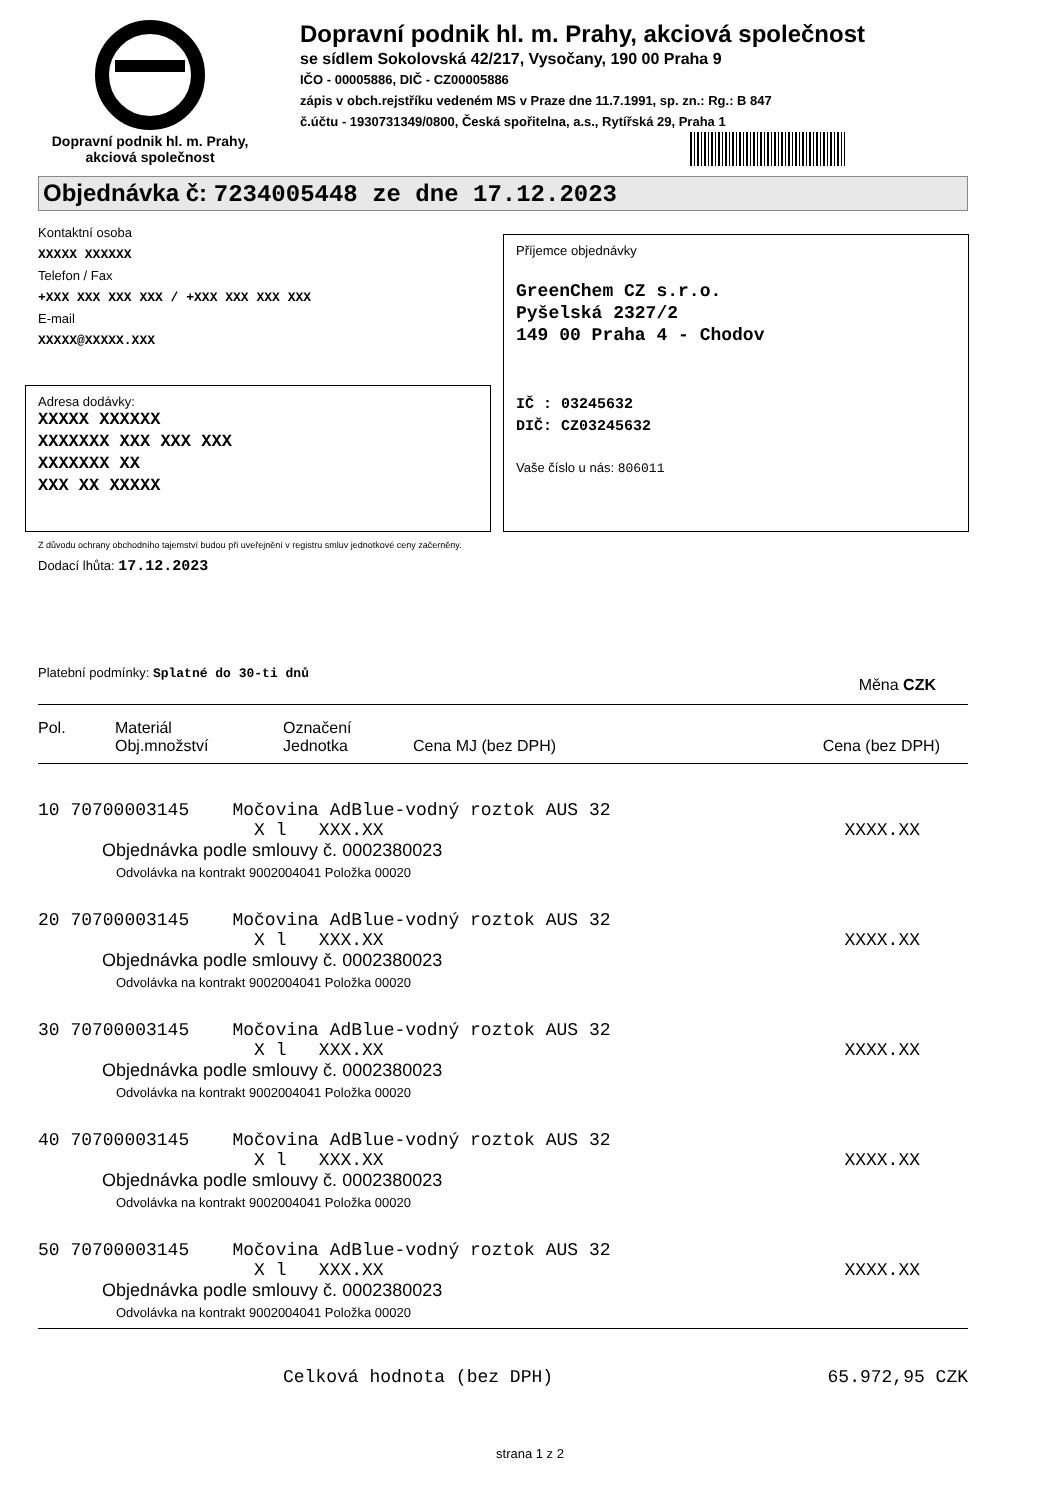Dopravní podnik hl. m. Prahy,
akciová společnost
Dopravní podnik hl. m. Prahy, akciová společnost
se sídlem Sokolovská 42/217, Vysočany, 190 00 Praha 9
IČO - 00005886, DIČ - CZ00005886
zápis v obch.rejstříku vedeném MS v Praze dne 11.7.1991, sp. zn.: Rg.: B 847
č.účtu - 1930731349/0800, Česká spořitelna, a.s., Rytířská 29, Praha 1
Objednávka č: 7234005448 ze dne 17.12.2023
Kontaktní osoba
XXXXX XXXXXX
Telefon / Fax
+XXX XXX XXX XXX / +XXX XXX XXX XXX
E-mail
XXXXX@XXXXX.XXX
Příjemce objednávky
GreenChem CZ s.r.o.
Pyšelská 2327/2
149 00 Praha 4 - Chodov
IČ : 03245632
DIČ: CZ03245632
Vaše číslo u nás: 806011
Adresa dodávky:
XXXXX XXXXXX
XXXXXXX XXX XXX XXX
XXXXXXX XX
XXX XX XXXXX
Z důvodu ochrany obchodního tajemství budou při uveřejnění v registru smluv jednotkové ceny začerněny.
Dodací lhůta: 17.12.2023
Platební podmínky: Splatné do 30-ti dnů
Měna CZK
| Pol. | Materiál Obj.množství | Označení Jednotka | Cena MJ (bez DPH) | Cena (bez DPH) |
| --- | --- | --- | --- | --- |
| 10 70700003145 Močovina AdBlue-vodný roztok AUS 32 X l XXX.XX | XXXX.XX |
| Objednávka podle smlouvy č. 0002380023 Odvolávka na kontrakt 9002004041 Položka 00020 | |
| 20 70700003145 Močovina AdBlue-vodný roztok AUS 32 X l XXX.XX | XXXX.XX |
| Objednávka podle smlouvy č. 0002380023 Odvolávka na kontrakt 9002004041 Položka 00020 | |
| 30 70700003145 Močovina AdBlue-vodný roztok AUS 32 X l XXX.XX | XXXX.XX |
| Objednávka podle smlouvy č. 0002380023 Odvolávka na kontrakt 9002004041 Položka 00020 | |
| 40 70700003145 Močovina AdBlue-vodný roztok AUS 32 X l XXX.XX | XXXX.XX |
| Objednávka podle smlouvy č. 0002380023 Odvolávka na kontrakt 9002004041 Položka 00020 | |
| 50 70700003145 Močovina AdBlue-vodný roztok AUS 32 X l XXX.XX | XXXX.XX |
| Objednávka podle smlouvy č. 0002380023 Odvolávka na kontrakt 9002004041 Položka 00020 | |
Celková hodnota (bez DPH) 65.972,95 CZK
strana 1 z 2